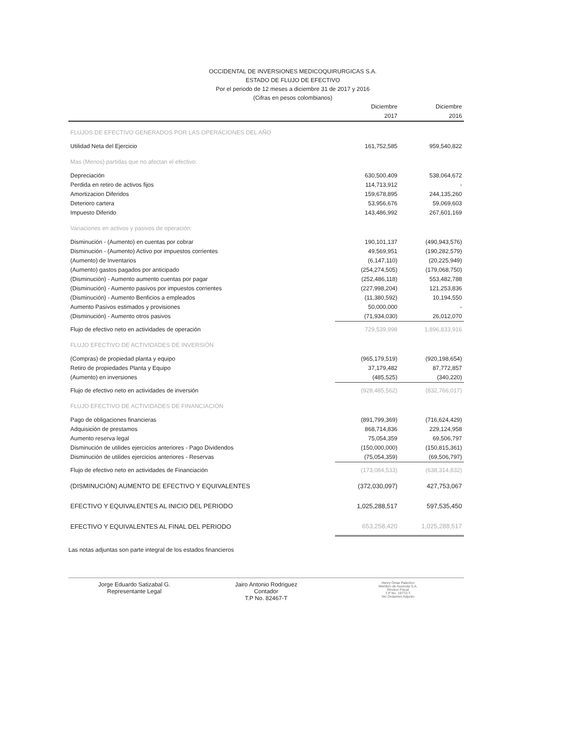OCCIDENTAL DE INVERSIONES MEDICOQUIRURGICAS S.A.
ESTADO DE FLUJO DE EFECTIVO
Por el periodo de 12 meses a diciembre 31 de 2017 y 2016
(Cifras en pesos colombianos)
| | Diciembre | Diciembre |
| --- | --- | --- |
| | 2017 | 2016 |
| FLUJOS DE EFECTIVO GENERADOS POR LAS OPERACIONES DEL AÑO | | |
| Utilidad Neta del Ejercicio | 161,752,585 | 959,540,822 |
| Mas (Menos) partidas que no afectan el efectivo: | | |
| Depreciación | 630,500,409 | 538,064,672 |
| Perdida en retiro de activos fijos | 114,713,912 | - |
| Amortizacion Diferidos | 159,678,895 | 244,135,260 |
| Deterioro cartera | 53,956,676 | 59,069,603 |
| Impuesto Diferido | 143,486,992 | 267,601,169 |
| Variaciones en activos y pasivos de operación: | | |
| Disminución - (Aumento) en cuentas por cobrar | 190,101,137 | (490,943,576) |
| Disminución - (Aumento) Activo por impuestos corrientes | 49,569,951 | (190,282,579) |
| (Aumento) de Inventarios | (6,147,110) | (20,225,949) |
| (Aumento) gastos pagados por anticipado | (254,274,505) | (179,068,750) |
| (Disminución) - Aumento aumento cuentas por pagar | (252,486,118) | 553,482,788 |
| (Disminución) - Aumento pasivos por impuestos corrientes | (227,998,204) | 121,253,836 |
| (Disminución) - Aumento Benficios a empleados | (11,380,592) | 10,194,550 |
| Aumento Pasivos estimados y provisiones | 50,000,000 | - |
| (Disminución) - Aumento otros pasivos | (71,934,030) | 26,012,070 |
| Flujo de efectivo neto en actividades de operación | 729,539,998 | 1,896,833,916 |
| FLUJO EFECTIVO DE ACTIVIDADES DE INVERSIÓN | | |
| (Compras) de propiedad planta y equipo | (965,179,519) | (920,198,654) |
| Retiro de propiedades Planta y Equipo | 37,179,482 | 87,772,857 |
| (Aumento) en inversiones | (485,525) | (340,220) |
| Flujo de efectivo neto en actividades de inversión | (928,485,562) | (832,766,017) |
| FLUJO EFECTIVO DE ACTIVIDADES DE FINANCIACIÓN | | |
| Pago de obligaciones financieras | (891,799,369) | (716,624,429) |
| Adquisición de prestamos | 868,714,836 | 229,124,958 |
| Aumento reserva legal | 75,054,359 | 69,506,797 |
| Disminución de utilides ejercicios anteriores - Pago Dividendos | (150,000,000) | (150,815,361) |
| Disminución de utilides ejercicios anteriores - Reservas | (75,054,359) | (69,506,797) |
| Flujo de efectivo neto en actividades de Financiación | (173,084,533) | (638,314,832) |
| (DISMINUCIÓN) AUMENTO DE EFECTIVO Y EQUIVALENTES | (372,030,097) | 427,753,067 |
| EFECTIVO Y EQUIVALENTES AL INICIO DEL PERIODO | 1,025,288,517 | 597,535,450 |
| EFECTIVO Y EQUIVALENTES AL FINAL DEL PERIODO | 653,258,420 | 1,025,288,517 |
Las notas adjuntas son parte integral de los estados financieros
Jorge Eduardo Satizabal G.
Representante Legal
Jairo Antonio Rodriguez
Contador
T.P No. 82467-T
Henry Omar Palechor
Membro de Ascenda S.A.
Revisor Fiscal
T.P No. 19772-T
Ver Dictamen Adjunto